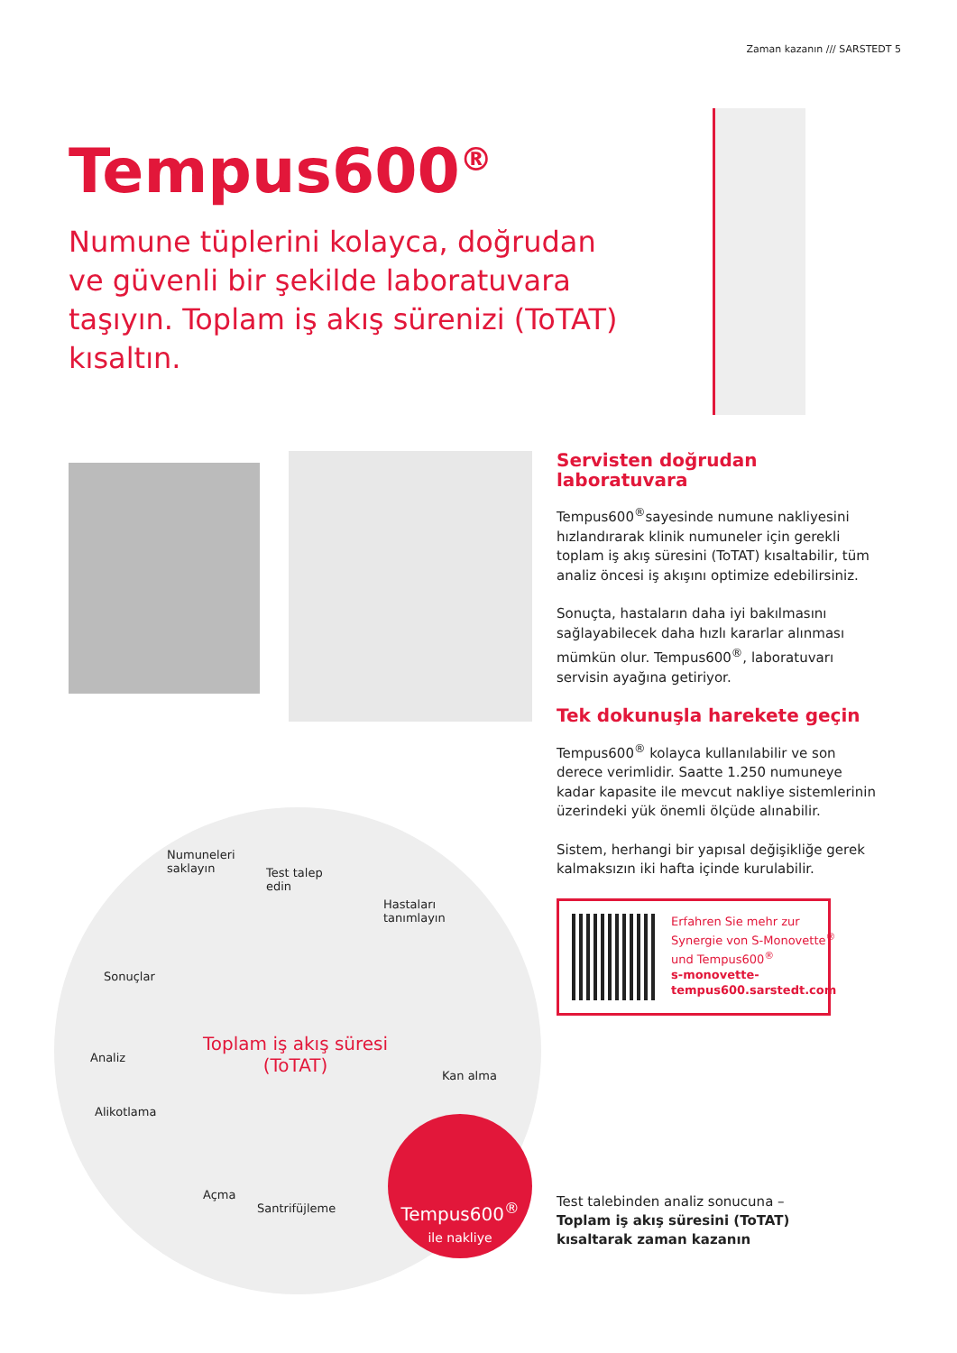Zaman kazanın /// SARSTEDT 5
Tempus600<sup>®</sup>
Numune tüplerini kolayca, doğrudan ve güvenli bir şekilde laboratuvara taşıyın. Toplam iş akış sürenizi (ToTAT) kısaltın.
Servisten doğrudan laboratuvara
Tempus600<sup>®</sup>sayesinde numune nakliyesini hızlandırarak klinik numuneler için gerekli toplam iş akış süresini (ToTAT) kısaltabilir, tüm analiz öncesi iş akışını optimize edebilirsiniz.
Sonuçta, hastaların daha iyi bakılmasını sağlayabilecek daha hızlı kararlar alınması mümkün olur. Tempus600<sup>®</sup>, laboratuvarı servisin ayağına getiriyor.
Tek dokunuşla harekete geçin
Tempus600<sup>®</sup> kolayca kullanılabilir ve son derece verimlidir. Saatte 1.250 numuneye kadar kapasite ile mevcut nakliye sistemlerinin üzerindeki yük önemli ölçüde alınabilir.
Sistem, herhangi bir yapısal değişikliğe gerek kalmaksızın iki hafta içinde kurulabilir.
Erfahren Sie mehr zur Synergie von S-Monovette<sup>®</sup> und Tempus600<sup>®</sup>
s-monovette-tempus600.sarstedt.com
Numuneleri
saklayın Test talep
edin
Hastaları
tanımlayın
Sonuçlar
Analiz
Toplam iş akış süresi
(ToTAT) Kan alma
Alikotlama
Açma
Santrifüjleme
Tempus600<sup>®</sup>
ile nakliye
Test talebinden analiz sonucuna –
Toplam iş akış süresini (ToTAT)
kısaltarak zaman kazanın